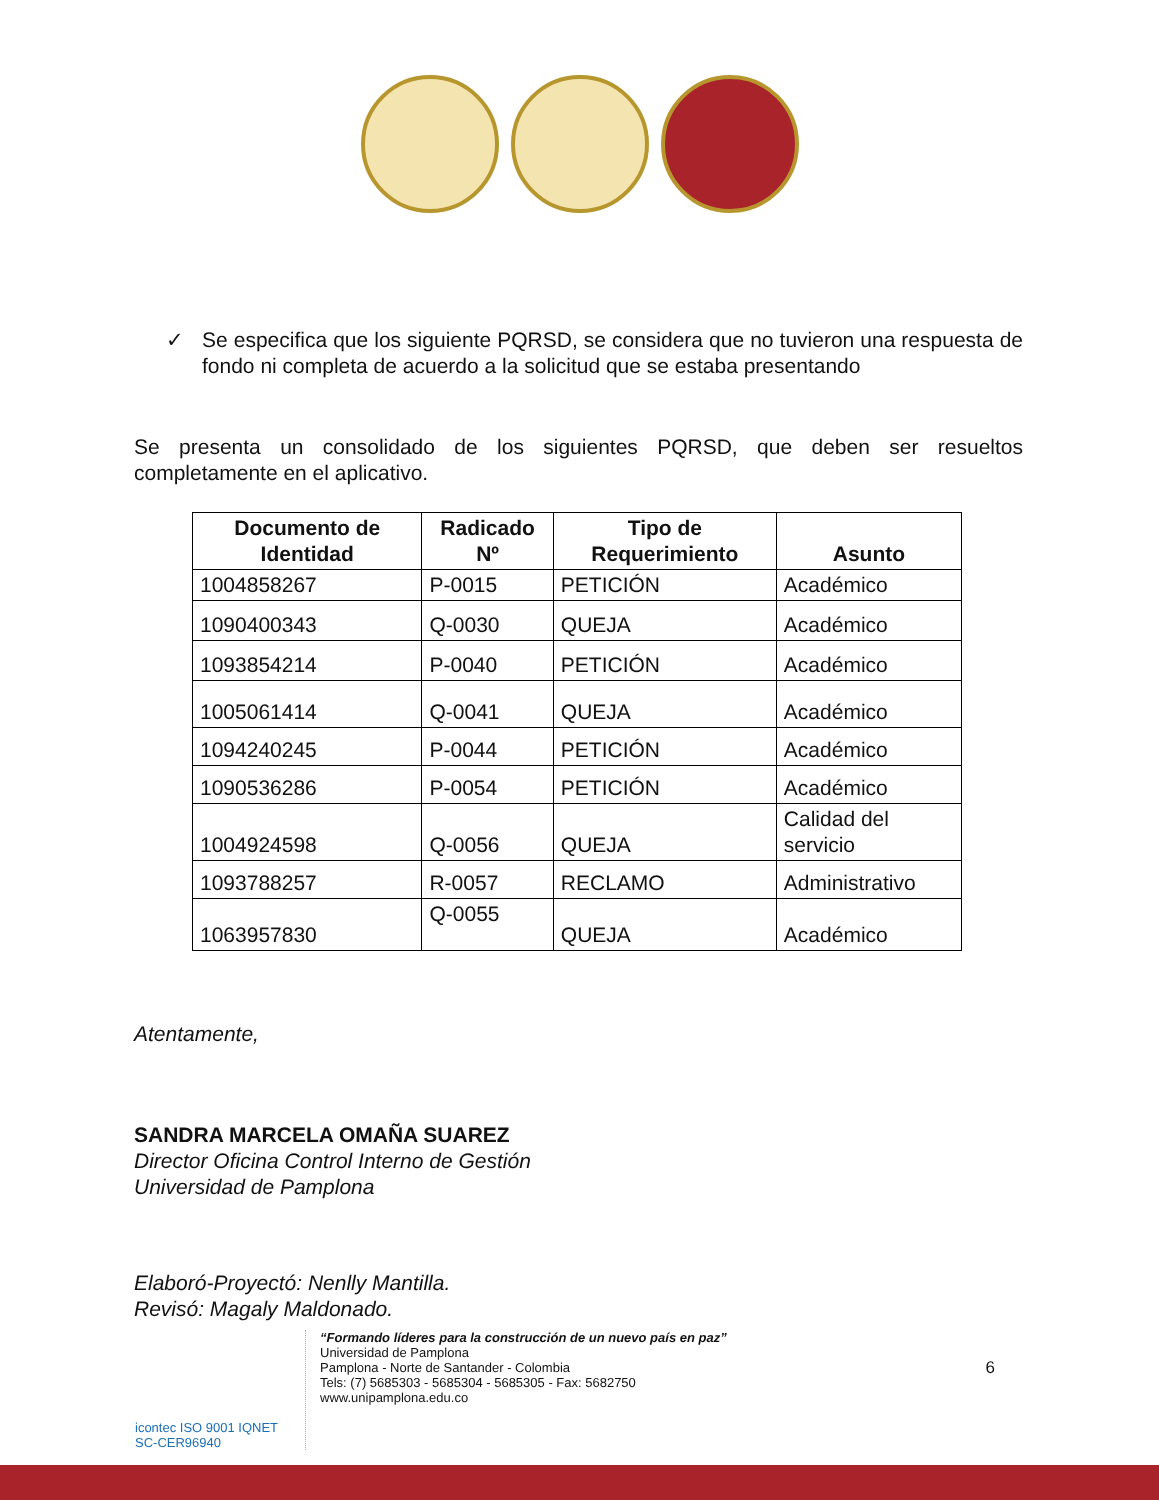✓ Se especifica que los siguiente PQRSD, se considera que no tuvieron una respuesta de fondo ni completa de acuerdo a la solicitud que se estaba presentando
Se presenta un consolidado de los siguientes PQRSD, que deben ser resueltos completamente en el aplicativo.
| Documento de Identidad | Radicado Nº | Tipo de Requerimiento | Asunto |
| --- | --- | --- | --- |
| 1004858267 | P-0015 | PETICIÓN | Académico |
| 1090400343 | Q-0030 | QUEJA | Académico |
| 1093854214 | P-0040 | PETICIÓN | Académico |
| 1005061414 | Q-0041 | QUEJA | Académico |
| 1094240245 | P-0044 | PETICIÓN | Académico |
| 1090536286 | P-0054 | PETICIÓN | Académico |
| 1004924598 | Q-0056 | QUEJA | Calidad del servicio |
| 1093788257 | R-0057 | RECLAMO | Administrativo |
| 1063957830 | Q-0055 | QUEJA | Académico |
Atentamente,
SANDRA MARCELA OMAÑA SUAREZ
Director Oficina Control Interno de Gestión
Universidad de Pamplona
Elaboró-Proyectó: Nenlly Mantilla.
Revisó: Magaly Maldonado.
icontec ISO 9001 IQNET
SC-CER96940
“Formando líderes para la construcción de un nuevo país en paz”
Universidad de Pamplona
Pamplona - Norte de Santander - Colombia
Tels: (7) 5685303 - 5685304 - 5685305 - Fax: 5682750
www.unipamplona.edu.co
6